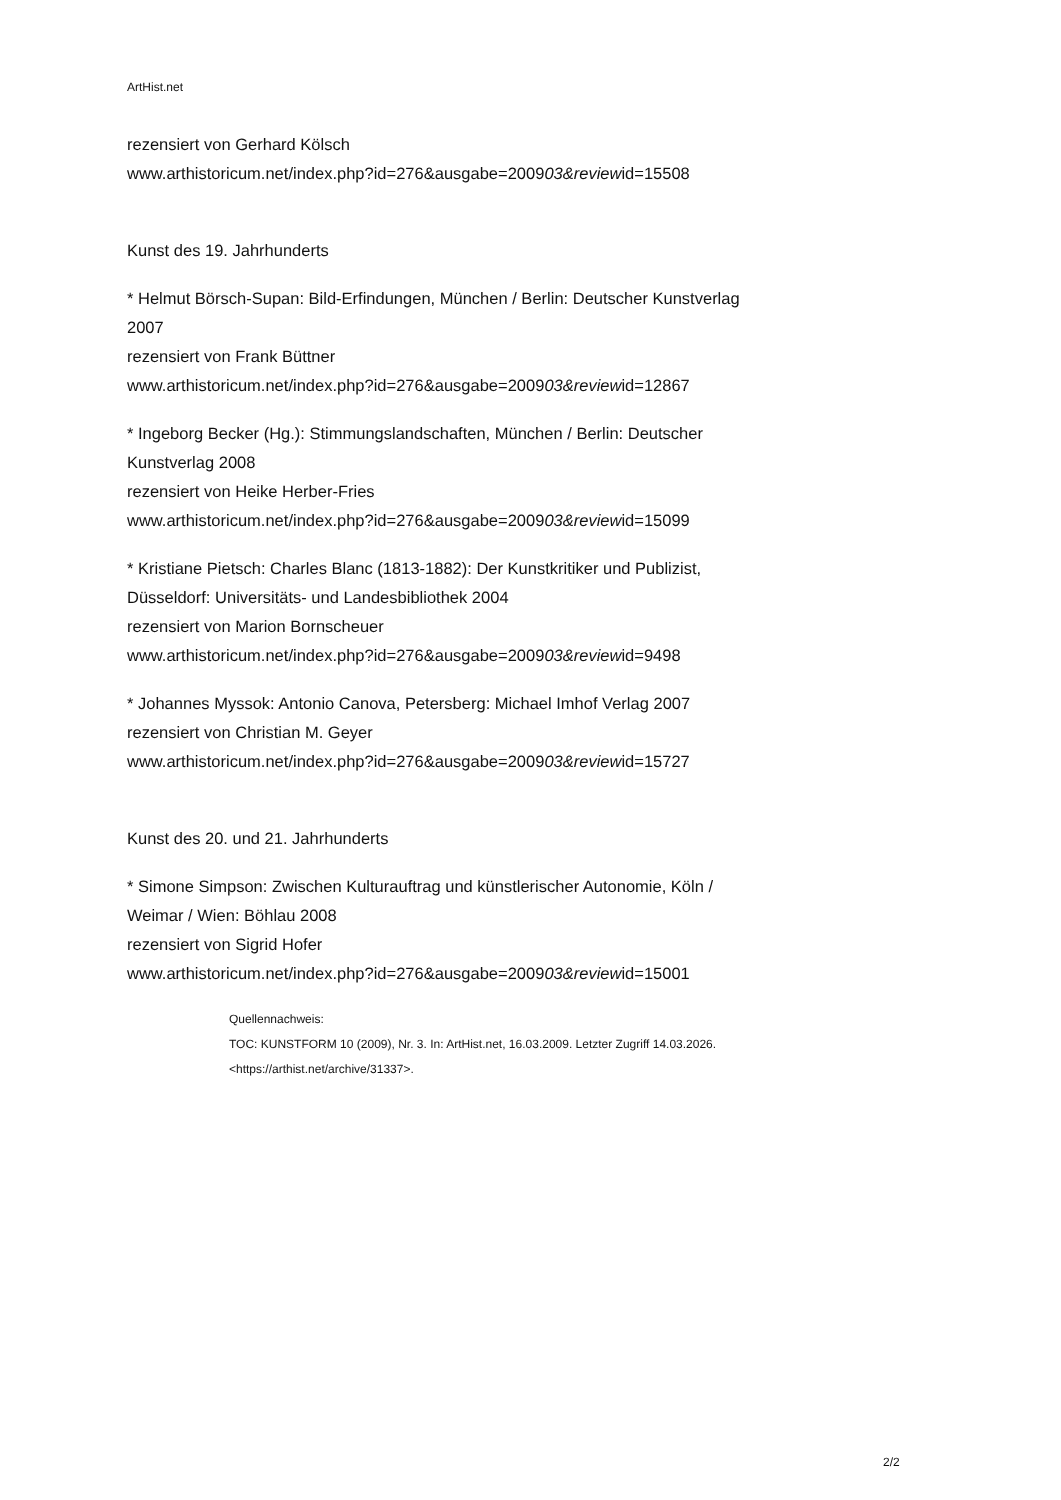ArtHist.net
rezensiert von Gerhard Kölsch
www.arthistoricum.net/index.php?id=276&ausgabe=200903&reviewid=15508
Kunst des 19. Jahrhunderts
* Helmut Börsch-Supan: Bild-Erfindungen, München / Berlin: Deutscher Kunstverlag 2007
rezensiert von Frank Büttner
www.arthistoricum.net/index.php?id=276&ausgabe=200903&reviewid=12867
* Ingeborg Becker (Hg.): Stimmungslandschaften, München / Berlin: Deutscher Kunstverlag 2008
rezensiert von Heike Herber-Fries
www.arthistoricum.net/index.php?id=276&ausgabe=200903&reviewid=15099
* Kristiane Pietsch: Charles Blanc (1813-1882): Der Kunstkritiker und Publizist, Düsseldorf: Universitäts- und Landesbibliothek 2004
rezensiert von Marion Bornscheuer
www.arthistoricum.net/index.php?id=276&ausgabe=200903&reviewid=9498
* Johannes Myssok: Antonio Canova, Petersberg: Michael Imhof Verlag 2007
rezensiert von Christian M. Geyer
www.arthistoricum.net/index.php?id=276&ausgabe=200903&reviewid=15727
Kunst des 20. und 21. Jahrhunderts
* Simone Simpson: Zwischen Kulturauftrag und künstlerischer Autonomie, Köln / Weimar / Wien: Böhlau 2008
rezensiert von Sigrid Hofer
www.arthistoricum.net/index.php?id=276&ausgabe=200903&reviewid=15001
Quellennachweis:
TOC: KUNSTFORM 10 (2009), Nr. 3. In: ArtHist.net, 16.03.2009. Letzter Zugriff 14.03.2026.
<https://arthist.net/archive/31337>.
2/2